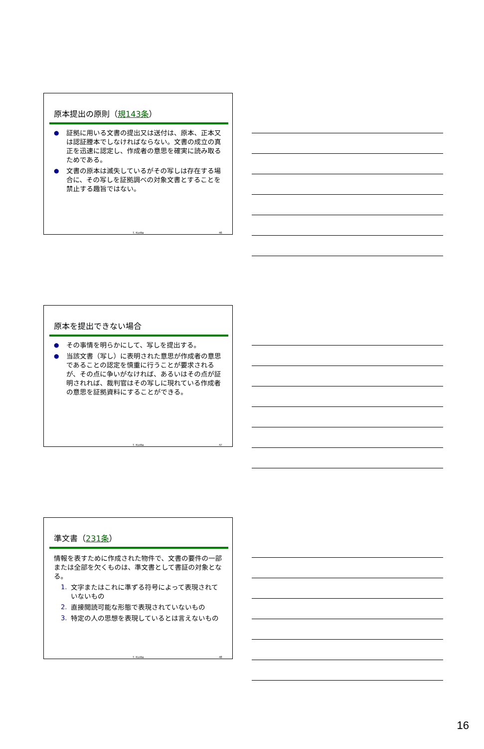原本提出の原則（規143条）
● 証拠に用いる文書の提出又は送付は、原本、正本又は認証謄本でしなければならない。文書の成立の真正を迅速に認定し、作成者の意思を確実に読み取るためである。
● 文書の原本は滅失しているがその写しは存在する場合に、その写しを証拠調べの対象文書とすることを禁止する趣旨ではない。
T. Kurita 46
原本を提出できない場合
● その事情を明らかにして、写しを提出する。
● 当該文書（写し）に表明された意思が作成者の意思であることの認定を慎重に行うことが要求されるが、その点に争いがなければ、あるいはその点が証明されれば、裁判官はその写しに現れている作成者の意思を証拠資料にすることができる。
T. Kurita 47
準文書（231条）
情報を表すために作成された物件で、文書の要件の一部または全部を欠くものは、準文書として書証の対象となる。
1. 文字またはこれに準ずる符号によって表現されていないもの
2. 直接閲読可能な形態で表現されていないもの
3. 特定の人の思想を表現しているとは言えないもの
T. Kurita 48
16